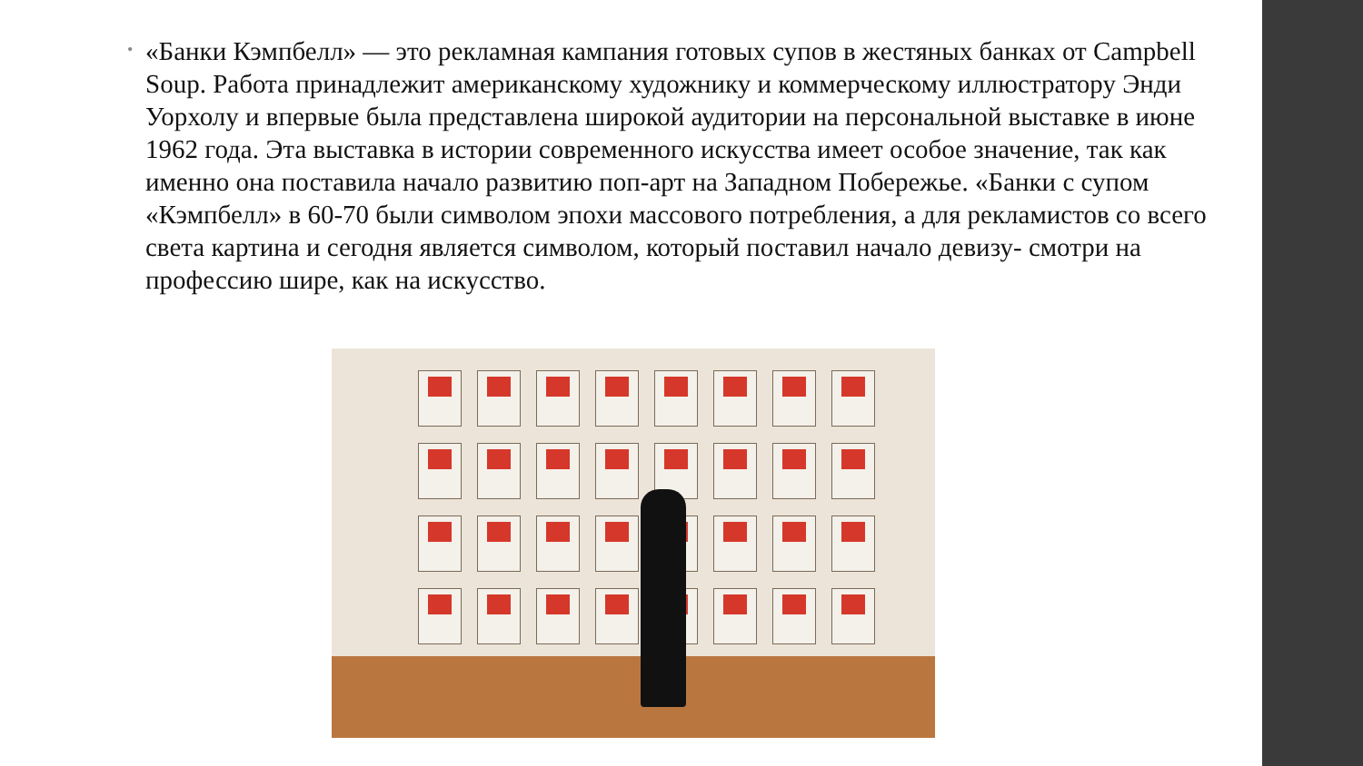•
«Банки Кэмпбелл» — это рекламная кампания готовых супов в жестяных банках от Campbell Soup. Работа принадлежит американскому художнику и коммерческому иллюстратору Энди Уорхолу и впервые была представлена широкой аудитории на персональной выставке в июне 1962 года. Эта выставка в истории современного искусства имеет особое значение, так как именно она поставила начало развитию поп-арт на Западном Побережье. «Банки с супом «Кэмпбелл» в 60-70 были символом эпохи массового потребления, а для рекламистов со всего света картина и сегодня является символом, который поставил начало девизу- смотри на профессию шире, как на искусство.